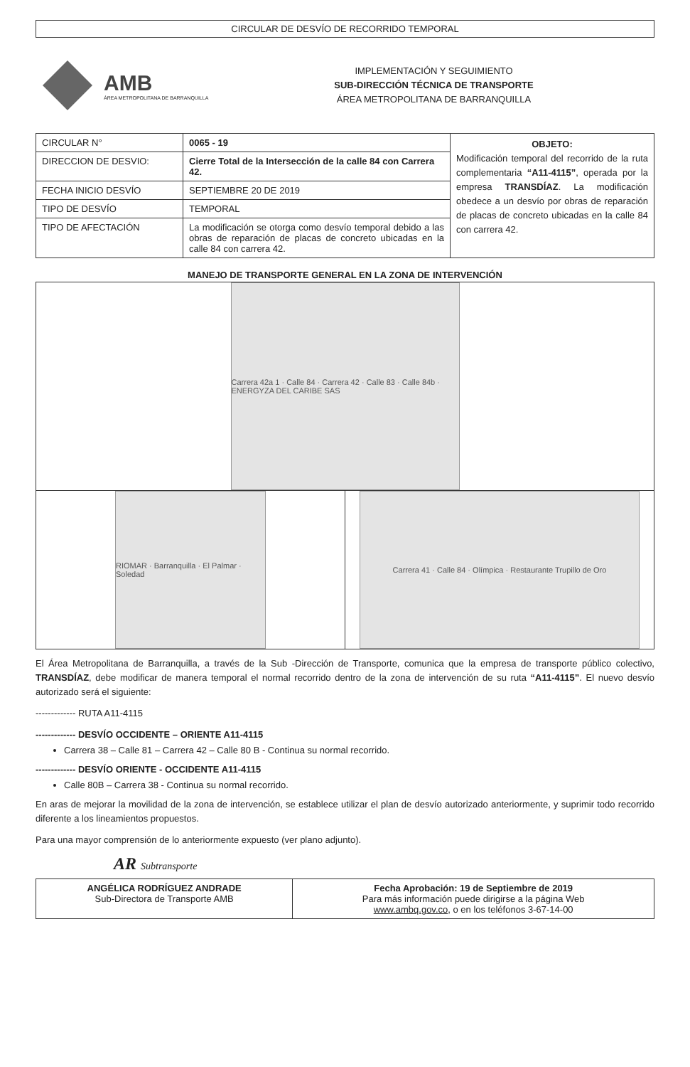CIRCULAR DE DESVÍO DE RECORRIDO TEMPORAL
AMB
ÁREA METROPOLITANA DE BARRANQUILLA
IMPLEMENTACIÓN Y SEGUIMIENTO
SUB-DIRECCIÓN TÉCNICA DE TRANSPORTE
ÁREA METROPOLITANA DE BARRANQUILLA
| CIRCULAR N° | 0065 - 19 | OBJETO: Modificación temporal del recorrido de la ruta complementaria “A11-4115” , operada por la empresa TRANSDÍAZ . La modificación obedece a un desvío por obras de reparación de placas de concreto ubicadas en la calle 84 con carrera 42. |
| DIRECCION DE DESVIO: | Cierre Total de la Intersección de la calle 84 con Carrera 42. | |
| FECHA INICIO DESVÍO | SEPTIEMBRE 20 DE 2019 | |
| TIPO DE DESVÍO | TEMPORAL | |
| TIPO DE AFECTACIÓN | La modificación se otorga como desvío temporal debido a las obras de reparación de placas de concreto ubicadas en la calle 84 con carrera 42. | |
MANEJO DE TRANSPORTE GENERAL EN LA ZONA DE INTERVENCIÓN
| Carrera 42a 1 · Calle 84 · Carrera 42 · Calle 83 · Calle 84b · ENERGYZA DEL CARIBE SAS | |
| RIOMAR · Barranquilla · El Palmar · Soledad | Carrera 41 · Calle 84 · Olímpica · Restaurante Trupillo de Oro |
El Área Metropolitana de Barranquilla, a través de la Sub -Dirección de Transporte, comunica que la empresa de transporte público colectivo, TRANSDÍAZ, debe modificar de manera temporal el normal recorrido dentro de la zona de intervención de su ruta “A11-4115”. El nuevo desvío autorizado será el siguiente:
------------- RUTA A11-4115
------------- DESVÍO OCCIDENTE – ORIENTE A11-4115
Carrera 38 – Calle 81 – Carrera 42 – Calle 80 B - Continua su normal recorrido.
------------- DESVÍO ORIENTE - OCCIDENTE A11-4115
Calle 80B – Carrera 38 - Continua su normal recorrido.
En aras de mejorar la movilidad de la zona de intervención, se establece utilizar el plan de desvío autorizado anteriormente, y suprimir todo recorrido diferente a los lineamientos propuestos.
Para una mayor comprensión de lo anteriormente expuesto (ver plano adjunto).
AR Subtransporte
| ANGÉLICA RODRÍGUEZ ANDRADE Sub-Directora de Transporte AMB | Fecha Aprobación: 19 de Septiembre de 2019 Para más información puede dirigirse a la página Web www.ambq.gov.co , o en los teléfonos 3-67-14-00 |